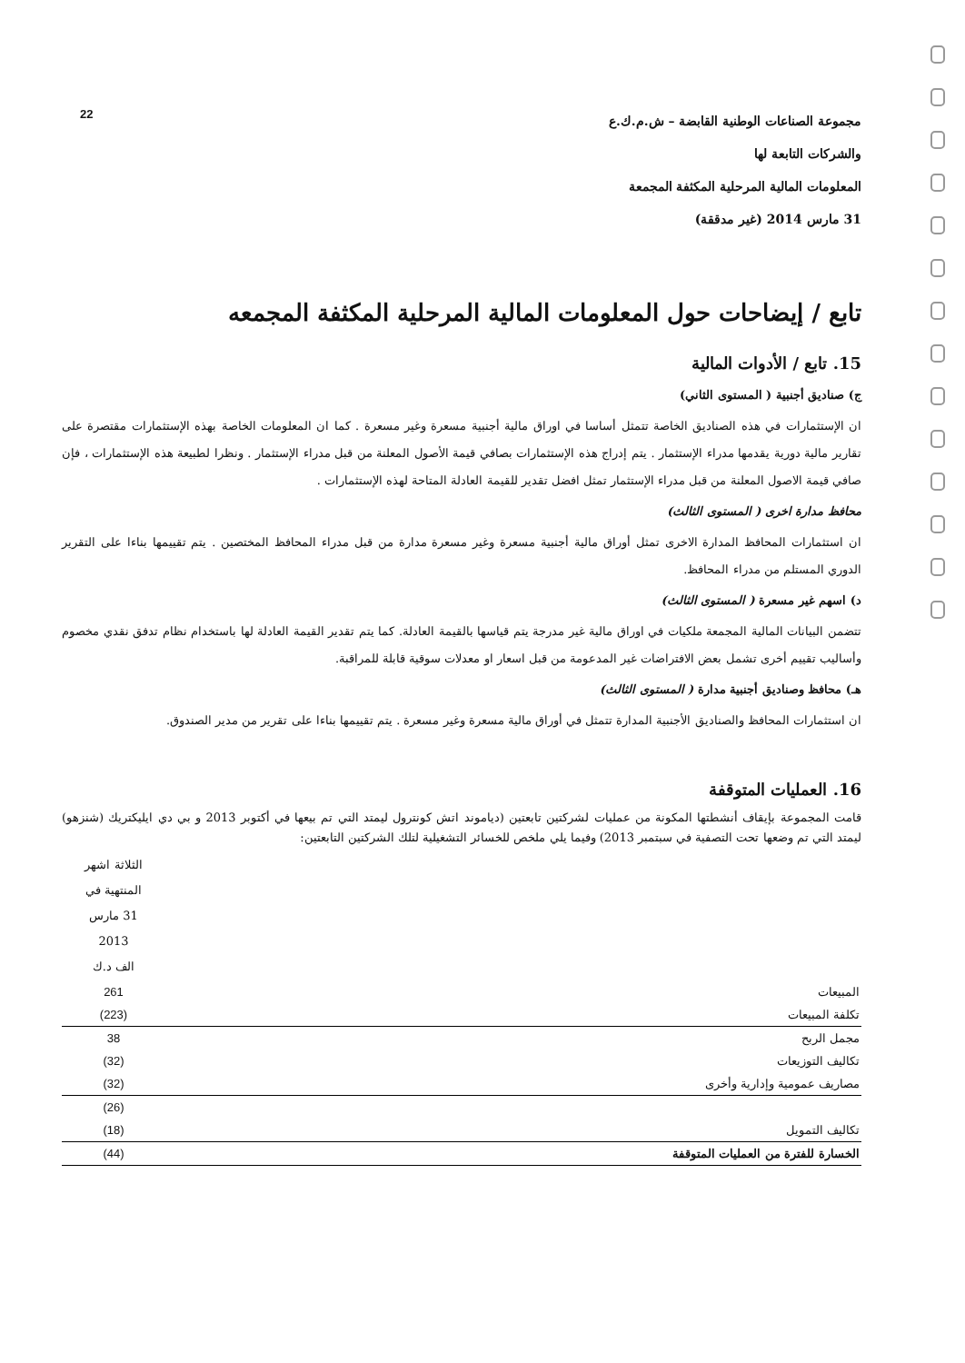22
مجموعة الصناعات الوطنية القابضة – ش.م.ك.ع
والشركات التابعة لها
المعلومات المالية المرحلية المكثفة المجمعة
31 مارس 2014 (غير مدققة)
تابع / إيضاحات حول المعلومات المالية المرحلية المكثفة المجمعه
15. تابع / الأدوات المالية
ج) صناديق أجنبية ( المستوى الثاني)
ان الإستثمارات في هذه الصناديق الخاصة تتمثل أساسا في اوراق مالية أجنبية مسعرة وغير مسعرة . كما ان المعلومات الخاصة بهذه الإستثمارات مقتصرة على تقارير مالية دورية يقدمها مدراء الإستثمار . يتم إدراج هذه الإستثمارات بصافي قيمة الأصول المعلنة من قبل مدراء الإستثمار . ونظرا لطبيعة هذه الإستثمارات ، فإن صافي قيمة الاصول المعلنة من قبل مدراء الإستثمار تمثل افضل تقدير للقيمة العادلة المتاحة لهذه الإستثمارات .
محافظ مدارة اخرى ( المستوى الثالث)
ان استثمارات المحافظ المدارة الاخرى تمثل أوراق مالية أجنبية مسعرة وغير مسعرة مدارة من قبل مدراء المحافظ المختصين . يتم تقييمها بناءا على التقرير الدوري المستلم من مدراء المحافظ.
د) اسهم غير مسعرة ( المستوى الثالث)
تتضمن البيانات المالية المجمعة ملكيات في اوراق مالية غير مدرجة يتم قياسها بالقيمة العادلة. كما يتم تقدير القيمة العادلة لها باستخدام نظام تدفق نقدي مخصوم وأساليب تقييم أخرى تشمل بعض الافتراضات غير المدعومة من قبل اسعار او معدلات سوقية قابلة للمراقبة.
هـ) محافظ وصناديق أجنبية مدارة ( المستوى الثالث)
ان استثمارات المحافظ والصناديق الأجنبية المدارة تتمثل في أوراق مالية مسعرة وغير مسعرة . يتم تقييمها بناءا على تقرير من مدير الصندوق.
16. العمليات المتوقفة
قامت المجموعة بإيقاف أنشطتها المكونة من عمليات لشركتين تابعتين (دياموند اتش كونترول ليمتد التي تم بيعها في أكتوبر 2013 و بي دي ايليكتريك (شنزهو) ليمتد التي تم وضعها تحت التصفية في سبتمبر 2013) وفيما يلي ملخص للخسائر التشغيلية لتلك الشركتين التابعتين:
| | الثلاثة اشهر المنتهية في 31 مارس 2013 الف د.ك |
| --- | --- |
| المبيعات | 261 |
| تكلفة المبيعات | (223) |
| مجمل الربح | 38 |
| تكاليف التوزيعات | (32) |
| مصاريف عمومية وإدارية وأخرى | (32) |
| | (26) |
| تكاليف التمويل | (18) |
| الخسارة للفترة من العمليات المتوقفة | (44) |